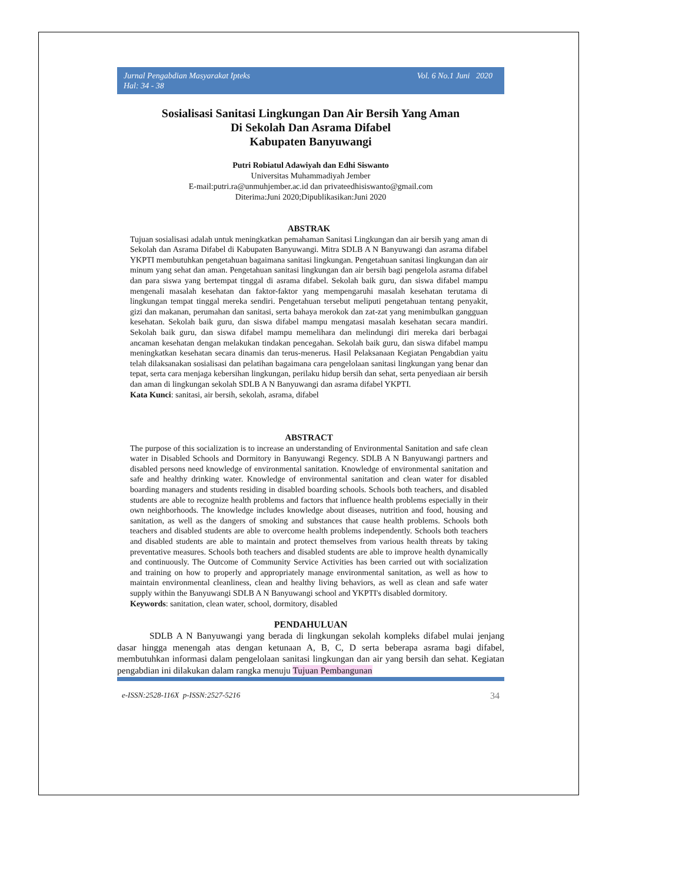Jurnal Pengabdian Masyarakat Ipteks
Hal: 34 - 38
Vol. 6 No.1 Juni 2020
Sosialisasi Sanitasi Lingkungan Dan Air Bersih Yang Aman
Di Sekolah Dan Asrama Difabel
Kabupaten Banyuwangi
Putri Robiatul Adawiyah dan Edhi Siswanto
Universitas Muhammadiyah Jember
E-mail:putri.ra@unmuhjember.ac.id dan privateedhisiswanto@gmail.com
Diterima:Juni 2020;Dipublikasikan:Juni 2020
ABSTRAK
Tujuan sosialisasi adalah untuk meningkatkan pemahaman Sanitasi Lingkungan dan air bersih yang aman di Sekolah dan Asrama Difabel di Kabupaten Banyuwangi. Mitra SDLB A N Banyuwangi dan asrama difabel YKPTI membutuhkan pengetahuan bagaimana sanitasi lingkungan. Pengetahuan sanitasi lingkungan dan air minum yang sehat dan aman. Pengetahuan sanitasi lingkungan dan air bersih bagi pengelola asrama difabel dan para siswa yang bertempat tinggal di asrama difabel. Sekolah baik guru, dan siswa difabel mampu mengenali masalah kesehatan dan faktor-faktor yang mempengaruhi masalah kesehatan terutama di lingkungan tempat tinggal mereka sendiri. Pengetahuan tersebut meliputi pengetahuan tentang penyakit, gizi dan makanan, perumahan dan sanitasi, serta bahaya merokok dan zat-zat yang menimbulkan gangguan kesehatan. Sekolah baik guru, dan siswa difabel mampu mengatasi masalah kesehatan secara mandiri. Sekolah baik guru, dan siswa difabel mampu memelihara dan melindungi diri mereka dari berbagai ancaman kesehatan dengan melakukan tindakan pencegahan. Sekolah baik guru, dan siswa difabel mampu meningkatkan kesehatan secara dinamis dan terus-menerus. Hasil Pelaksanaan Kegiatan Pengabdian yaitu telah dilaksanakan sosialisasi dan pelatihan bagaimana cara pengelolaan sanitasi lingkungan yang benar dan tepat, serta cara menjaga kebersihan lingkungan, perilaku hidup bersih dan sehat, serta penyediaan air bersih dan aman di lingkungan sekolah SDLB A N Banyuwangi dan asrama difabel YKPTI.
Kata Kunci: sanitasi, air bersih, sekolah, asrama, difabel
ABSTRACT
The purpose of this socialization is to increase an understanding of Environmental Sanitation and safe clean water in Disabled Schools and Dormitory in Banyuwangi Regency. SDLB A N Banyuwangi partners and disabled persons need knowledge of environmental sanitation. Knowledge of environmental sanitation and safe and healthy drinking water. Knowledge of environmental sanitation and clean water for disabled boarding managers and students residing in disabled boarding schools. Schools both teachers, and disabled students are able to recognize health problems and factors that influence health problems especially in their own neighborhoods. The knowledge includes knowledge about diseases, nutrition and food, housing and sanitation, as well as the dangers of smoking and substances that cause health problems. Schools both teachers and disabled students are able to overcome health problems independently. Schools both teachers and disabled students are able to maintain and protect themselves from various health threats by taking preventative measures. Schools both teachers and disabled students are able to improve health dynamically and continuously. The Outcome of Community Service Activities has been carried out with socialization and training on how to properly and appropriately manage environmental sanitation, as well as how to maintain environmental cleanliness, clean and healthy living behaviors, as well as clean and safe water supply within the Banyuwangi SDLB A N Banyuwangi school and YKPTI's disabled dormitory.
Keywords: sanitation, clean water, school, dormitory, disabled
PENDAHULUAN
SDLB A N Banyuwangi yang berada di lingkungan sekolah kompleks difabel mulai jenjang dasar hingga menengah atas dengan ketunaan A, B, C, D serta beberapa asrama bagi difabel, membutuhkan informasi dalam pengelolaan sanitasi lingkungan dan air yang bersih dan sehat. Kegiatan pengabdian ini dilakukan dalam rangka menuju Tujuan Pembangunan
e-ISSN:2528-116X p-ISSN:2527-5216 34